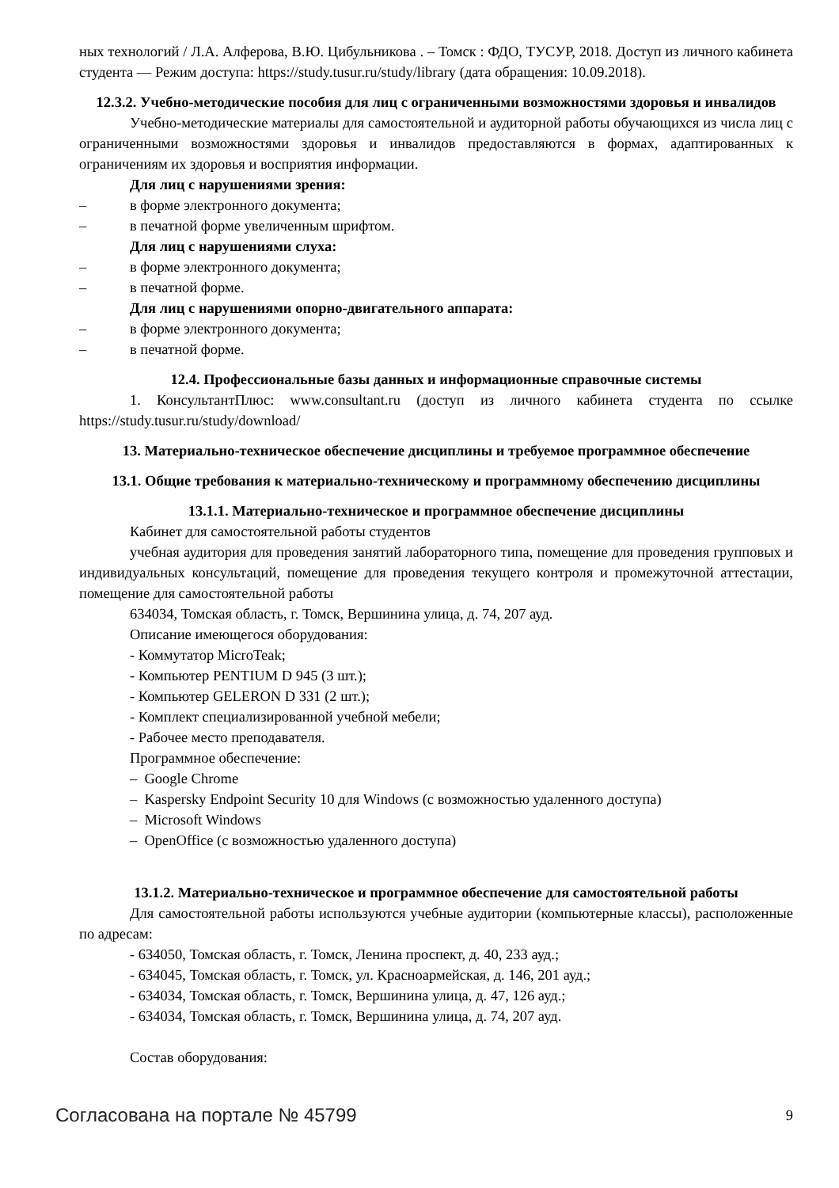ных технологий / Л.А. Алферова, В.Ю. Цибульникова . – Томск : ФДО, ТУСУР, 2018. Доступ из личного кабинета студента — Режим доступа: https://study.tusur.ru/study/library (дата обращения: 10.09.2018).
12.3.2. Учебно-методические пособия для лиц с ограниченными возможностями здоровья и инвалидов
Учебно-методические материалы для самостоятельной и аудиторной работы обучающихся из числа лиц с ограниченными возможностями здоровья и инвалидов предоставляются в формах, адаптированных к ограничениям их здоровья и восприятия информации.
Для лиц с нарушениями зрения:
– в форме электронного документа;
– в печатной форме увеличенным шрифтом.
Для лиц с нарушениями слуха:
– в форме электронного документа;
– в печатной форме.
Для лиц с нарушениями опорно-двигательного аппарата:
– в форме электронного документа;
– в печатной форме.
12.4. Профессиональные базы данных и информационные справочные системы
1. КонсультантПлюс: www.consultant.ru (доступ из личного кабинета студента по ссылке https://study.tusur.ru/study/download/
13. Материально-техническое обеспечение дисциплины и требуемое программное обеспечение
13.1. Общие требования к материально-техническому и программному обеспечению дисциплины
13.1.1. Материально-техническое и программное обеспечение дисциплины
Кабинет для самостоятельной работы студентов
учебная аудитория для проведения занятий лабораторного типа, помещение для проведения групповых и индивидуальных консультаций, помещение для проведения текущего контроля и промежуточной аттестации, помещение для самостоятельной работы
634034, Томская область, г. Томск, Вершинина улица, д. 74, 207 ауд.
Описание имеющегося оборудования:
- Коммутатор MicroTeak;
- Компьютер PENTIUM D 945 (3 шт.);
- Компьютер GELERON D 331 (2 шт.);
- Комплект специализированной учебной мебели;
- Рабочее место преподавателя.
Программное обеспечение:
– Google Chrome
– Kaspersky Endpoint Security 10 для Windows (с возможностью удаленного доступа)
– Microsoft Windows
– OpenOffice (с возможностью удаленного доступа)
13.1.2. Материально-техническое и программное обеспечение для самостоятельной работы
Для самостоятельной работы используются учебные аудитории (компьютерные классы), расположенные по адресам:
- 634050, Томская область, г. Томск, Ленина проспект, д. 40, 233 ауд.;
- 634045, Томская область, г. Томск, ул. Красноармейская, д. 146, 201 ауд.;
- 634034, Томская область, г. Томск, Вершинина улица, д. 47, 126 ауд.;
- 634034, Томская область, г. Томск, Вершинина улица, д. 74, 207 ауд.
Состав оборудования:
Согласована на портале № 45799 9